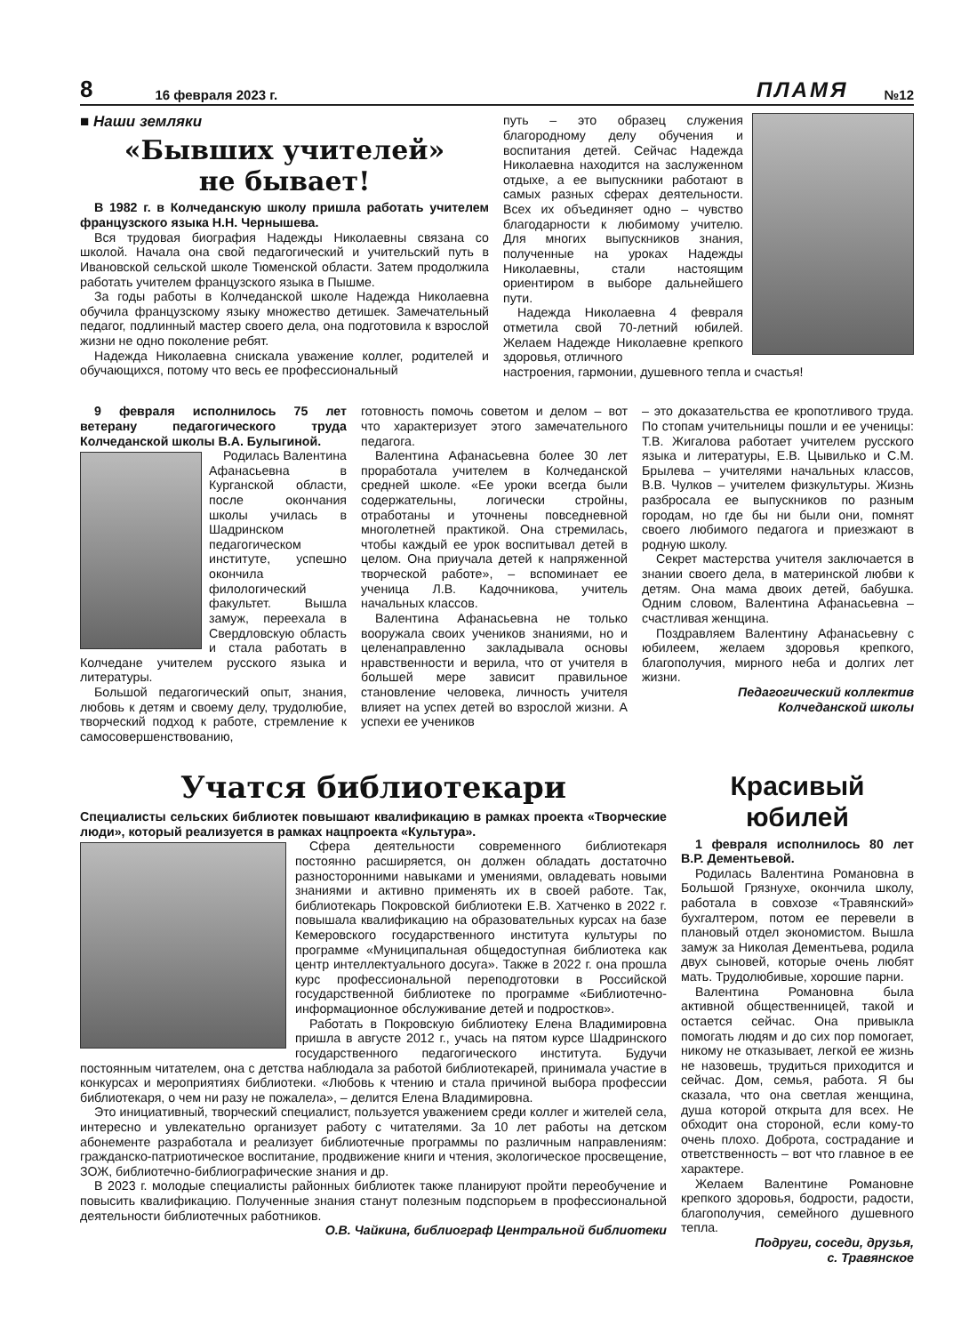8 16 февраля 2023 г. ПЛАМЯ №12
■ Наши земляки
«Бывших учителей»
не бывает!
В 1982 г. в Колчеданскую школу пришла работать учителем французского языка Н.Н. Чернышева.
Вся трудовая биография Надежды Николаевны связана со школой. Начала она свой педагогический и учительский путь в Ивановской сельской школе Тюменской области. Затем продолжила работать учителем французского языка в Пышме.
За годы работы в Колчеданской школе Надежда Николаевна обучила французскому языку множество детишек. Замечательный педагог, подлинный мастер своего дела, она подготовила к взрослой жизни не одно поколение ребят.
Надежда Николаевна снискала уважение коллег, родителей и обучающихся, потому что весь ее профессиональный
путь – это образец служения благородному делу обучения и воспитания детей. Сейчас Надежда Николаевна находится на заслуженном отдыхе, а ее выпускники работают в самых разных сферах деятельности. Всех их объединяет одно – чувство благодарности к любимому учителю. Для многих выпускников знания, полученные на уроках Надежды Николаевны, стали настоящим ориентиром в выборе дальнейшего пути.
Надежда Николаевна 4 февраля отметила свой 70-летний юбилей. Желаем Надежде Николаевне крепкого здоровья, отличного
настроения, гармонии, душевного тепла и счастья!
9 февраля исполнилось 75 лет ветерану педагогического труда Колчеданской школы В.А. Булыгиной.
Родилась Валентина Афанасьевна в Курганской области, после окончания школы училась в Шадринском педагогическом институте, успешно окончила филологический факультет. Вышла замуж, переехала в Свердловскую область и стала работать в Колчедане учителем русского языка и литературы.
Большой педагогический опыт, знания, любовь к детям и своему делу, трудолюбие, творческий подход к работе, стремление к самосовершенствованию,
готовность помочь советом и делом – вот что характеризует этого замечательного педагога.
Валентина Афанасьевна более 30 лет проработала учителем в Колчеданской средней школе. «Ее уроки всегда были содержательны, логически стройны, отработаны и уточнены повседневной многолетней практикой. Она стремилась, чтобы каждый ее урок воспитывал детей в целом. Она приучала детей к напряженной творческой работе», – вспоминает ее ученица Л.В. Кадочникова, учитель начальных классов.
Валентина Афанасьевна не только вооружала своих учеников знаниями, но и целенаправленно закладывала основы нравственности и верила, что от учителя в большей мере зависит правильное становление человека, личность учителя влияет на успех детей во взрослой жизни. А успехи ее учеников
– это доказательства ее кропотливого труда. По стопам учительницы пошли и ее ученицы: Т.В. Жигалова работает учителем русского языка и литературы, Е.В. Цывилько и С.М. Брылева – учителями начальных классов, В.В. Чулков – учителем физкультуры. Жизнь разбросала ее выпускников по разным городам, но где бы ни были они, помнят своего любимого педагога и приезжают в родную школу.
Секрет мастерства учителя заключается в знании своего дела, в материнской любви к детям. Она мама двоих детей, бабушка. Одним словом, Валентина Афанасьевна – счастливая женщина.
Поздравляем Валентину Афанасьевну с юбилеем, желаем здоровья крепкого, благополучия, мирного неба и долгих лет жизни.
Педагогический коллектив
Колчеданской школы
Учатся библиотекари
Специалисты сельских библиотек повышают квалификацию в рамках проекта «Творческие люди», который реализуется в рамках нацпроекта «Культура».
Сфера деятельности современного библиотекаря постоянно расширяется, он должен обладать достаточно разносторонними навыками и умениями, овладевать новыми знаниями и активно применять их в своей работе. Так, библиотекарь Покровской библиотеки Е.В. Хатченко в 2022 г. повышала квалификацию на образовательных курсах на базе Кемеровского государственного института культуры по программе «Муниципальная общедоступная библиотека как центр интеллектуального досуга». Также в 2022 г. она прошла курс профессиональной переподготовки в Российской государственной библиотеке по программе «Библиотечно-информационное обслуживание детей и подростков».
Работать в Покровскую библиотеку Елена Владимировна пришла в августе 2012 г., учась на пятом курсе Шадринского государственного педагогического института. Будучи постоянным читателем, она с детства наблюдала за работой библиотекарей, принимала участие в конкурсах и мероприятиях библиотеки. «Любовь к чтению и стала причиной выбора профессии библиотекаря, о чем ни разу не пожалела», – делится Елена Владимировна.
Это инициативный, творческий специалист, пользуется уважением среди коллег и жителей села, интересно и увлекательно организует работу с читателями. За 10 лет работы на детском абонементе разработала и реализует библиотечные программы по различным направлениям: гражданско-патриотическое воспитание, продвижение книги и чтения, экологическое просвещение, ЗОЖ, библиотечно-библиографические знания и др.
В 2023 г. молодые специалисты районных библиотек также планируют пройти переобучение и повысить квалификацию. Полученные знания станут полезным подспорьем в профессиональной деятельности библиотечных работников.
О.В. Чайкина, библиограф Центральной библиотеки
Красивый юбилей
1 февраля исполнилось 80 лет В.Р. Дементьевой.
Родилась Валентина Романовна в Большой Грязнухе, окончила школу, работала в совхозе «Травянский» бухгалтером, потом ее перевели в плановый отдел экономистом. Вышла замуж за Николая Дементьева, родила двух сыновей, которые очень любят мать. Трудолюбивые, хорошие парни.
Валентина Романовна была активной общественницей, такой и остается сейчас. Она привыкла помогать людям и до сих пор помогает, никому не отказывает, легкой ее жизнь не назовешь, трудиться приходится и сейчас. Дом, семья, работа. Я бы сказала, что она светлая женщина, душа которой открыта для всех. Не обходит она стороной, если кому-то очень плохо. Доброта, сострадание и ответственность – вот что главное в ее характере.
Желаем Валентине Романовне крепкого здоровья, бодрости, радости, благополучия, семейного душевного тепла.
Подруги, соседи, друзья,
с. Травянское